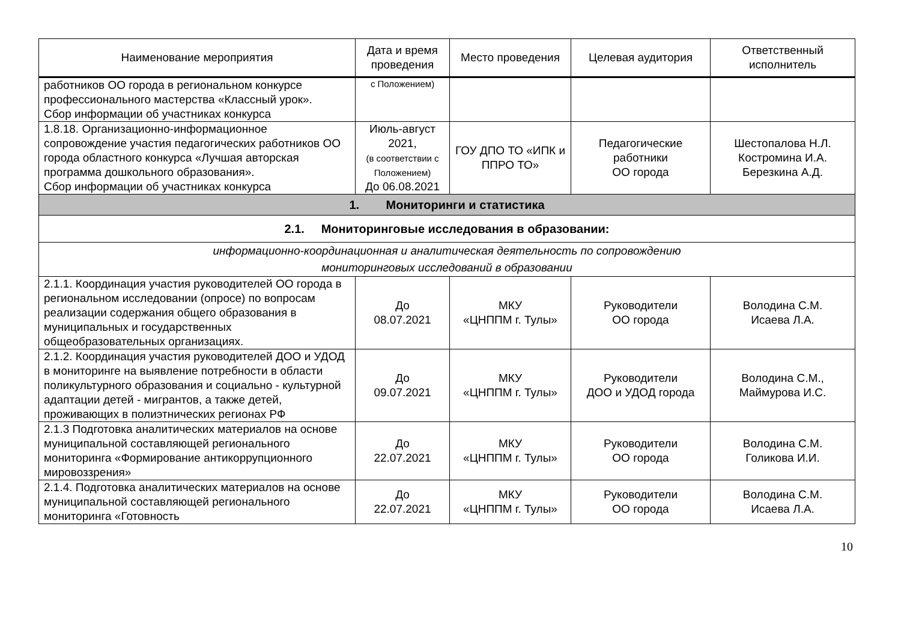| Наименование мероприятия | Дата и время проведения | Место проведения | Целевая аудитория | Ответственный исполнитель |
| --- | --- | --- | --- | --- |
| работников ОО города в региональном конкурсе профессионального мастерства «Классный урок». Сбор информации об участниках конкурса | с Положением) | | | |
| 1.8.18. Организационно-информационное сопровождение участия педагогических работников ОО города областного конкурса «Лучшая авторская программа дошкольного образования». Сбор информации об участниках конкурса | Июль-август 2021, (в соответствии с Положением) До 06.08.2021 | ГОУ ДПО ТО «ИПК и ППРО ТО» | Педагогические работники ОО города | Шестопалова Н.Л. Костромина И.А. Березкина А.Д. |
| 1. Мониторинги и статистика | | | | |
| 2.1. Мониторинговые исследования в образовании: | | | | |
| информационно-координационная и аналитическая деятельность по сопровождению мониторинговых исследований в образовании | | | | |
| 2.1.1. Координация участия руководителей ОО города в региональном исследовании (опросе) по вопросам реализации содержания общего образования в муниципальных и государственных общеобразовательных организациях. | До 08.07.2021 | МКУ «ЦНППМ г. Тулы» | Руководители ОО города | Володина С.М. Исаева Л.А. |
| 2.1.2. Координация участия руководителей ДОО и УДОД в мониторинге на выявление потребности в области поликультурного образования и социально - культурной адаптации детей - мигрантов, а также детей, проживающих в полиэтнических регионах РФ | До 09.07.2021 | МКУ «ЦНППМ г. Тулы» | Руководители ДОО и УДОД города | Володина С.М., Маймурова И.С. |
| 2.1.3 Подготовка аналитических материалов на основе муниципальной составляющей регионального мониторинга «Формирование антикоррупционного мировоззрения» | До 22.07.2021 | МКУ «ЦНППМ г. Тулы» | Руководители ОО города | Володина С.М. Голикова И.И. |
| 2.1.4. Подготовка аналитических материалов на основе муниципальной составляющей регионального мониторинга «Готовность | До 22.07.2021 | МКУ «ЦНППМ г. Тулы» | Руководители ОО города | Володина С.М. Исаева Л.А. |
10